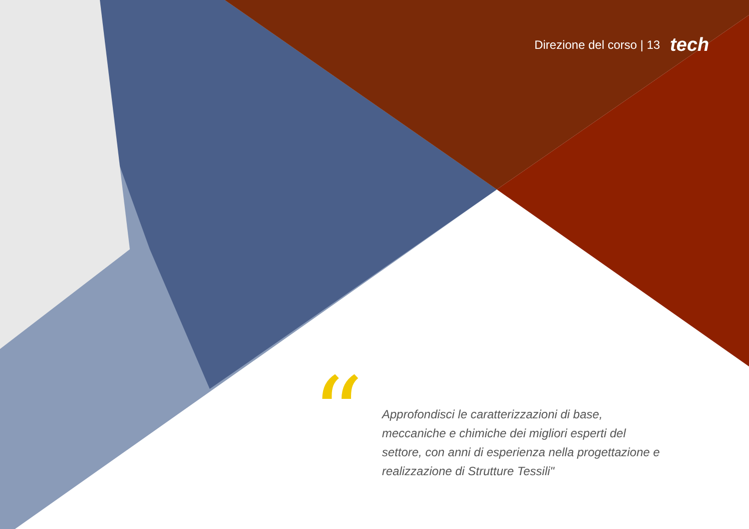Direzione del corso | 13 tech
“
Approfondisci le caratterizzazioni di base, meccaniche e chimiche dei migliori esperti del settore, con anni di esperienza nella progettazione e realizzazione di Strutture Tessili"